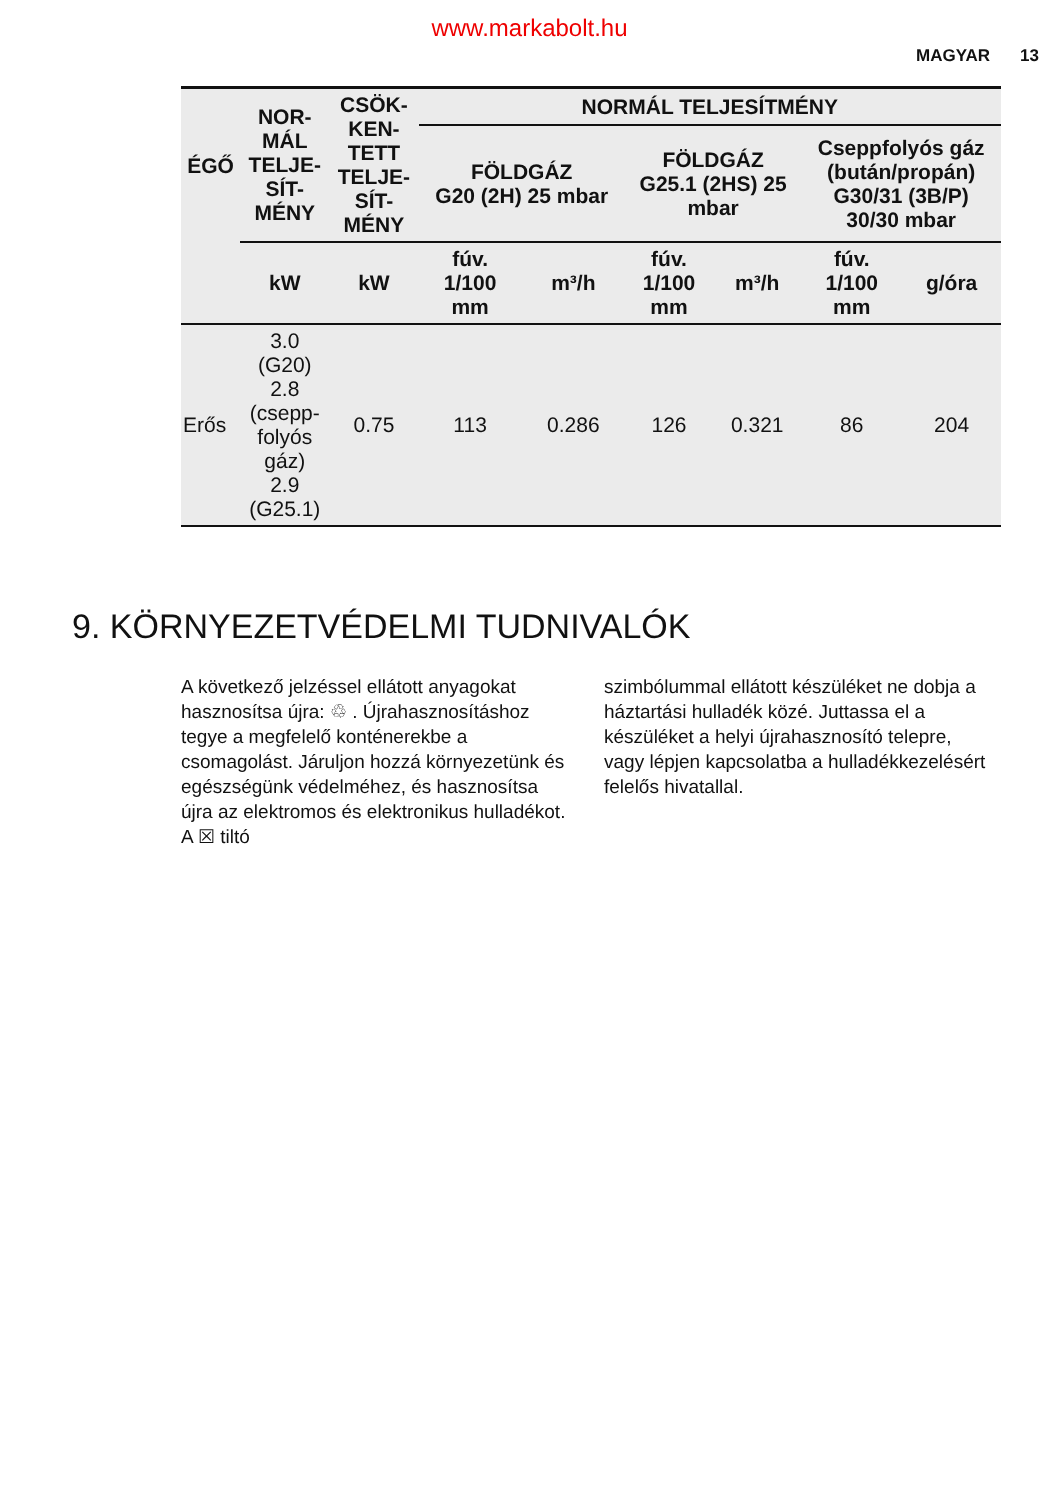www.markabolt.hu
MAGYAR 13
| ÉGŐ | NOR- MÁL TELJE- SÍT- MÉNY | CSÖK- KEN- TETT TELJE- SÍT- MÉNY | NORMÁL TELJESÍTMÉNY | | | | | |
| --- | --- | --- | --- | --- | --- | --- | --- | --- |
| | | | FÖLDGÁZ G20 (2H) 25 mbar | | FÖLDGÁZ G25.1 (2HS) 25 mbar | | Cseppfolyós gáz (bután/propán) G30/31 (3B/P) 30/30 mbar | |
| | kW | kW | fúv. 1/100 mm | m³/h | fúv. 1/100 mm | m³/h | fúv. 1/100 mm | g/óra |
| Erős | 3.0 (G20) 2.8 (csepp- folyós gáz) 2.9 (G25.1) | 0.75 | 113 | 0.286 | 126 | 0.321 | 86 | 204 |
9. KÖRNYEZETVÉDELMI TUDNIVALÓK
A következő jelzéssel ellátott anyagokat hasznosítsa újra: ♲ . Újrahasznosításhoz tegye a megfelelő konténerekbe a csomagolást. Járuljon hozzá környezetünk és egészségünk védelméhez, és hasznosítsa újra az elektromos és elektronikus hulladékot. A ☒ tiltó
szimbólummal ellátott készüléket ne dobja a háztartási hulladék közé. Juttassa el a készüléket a helyi újrahasznosító telepre, vagy lépjen kapcsolatba a hulladékkezelésért felelős hivatallal.